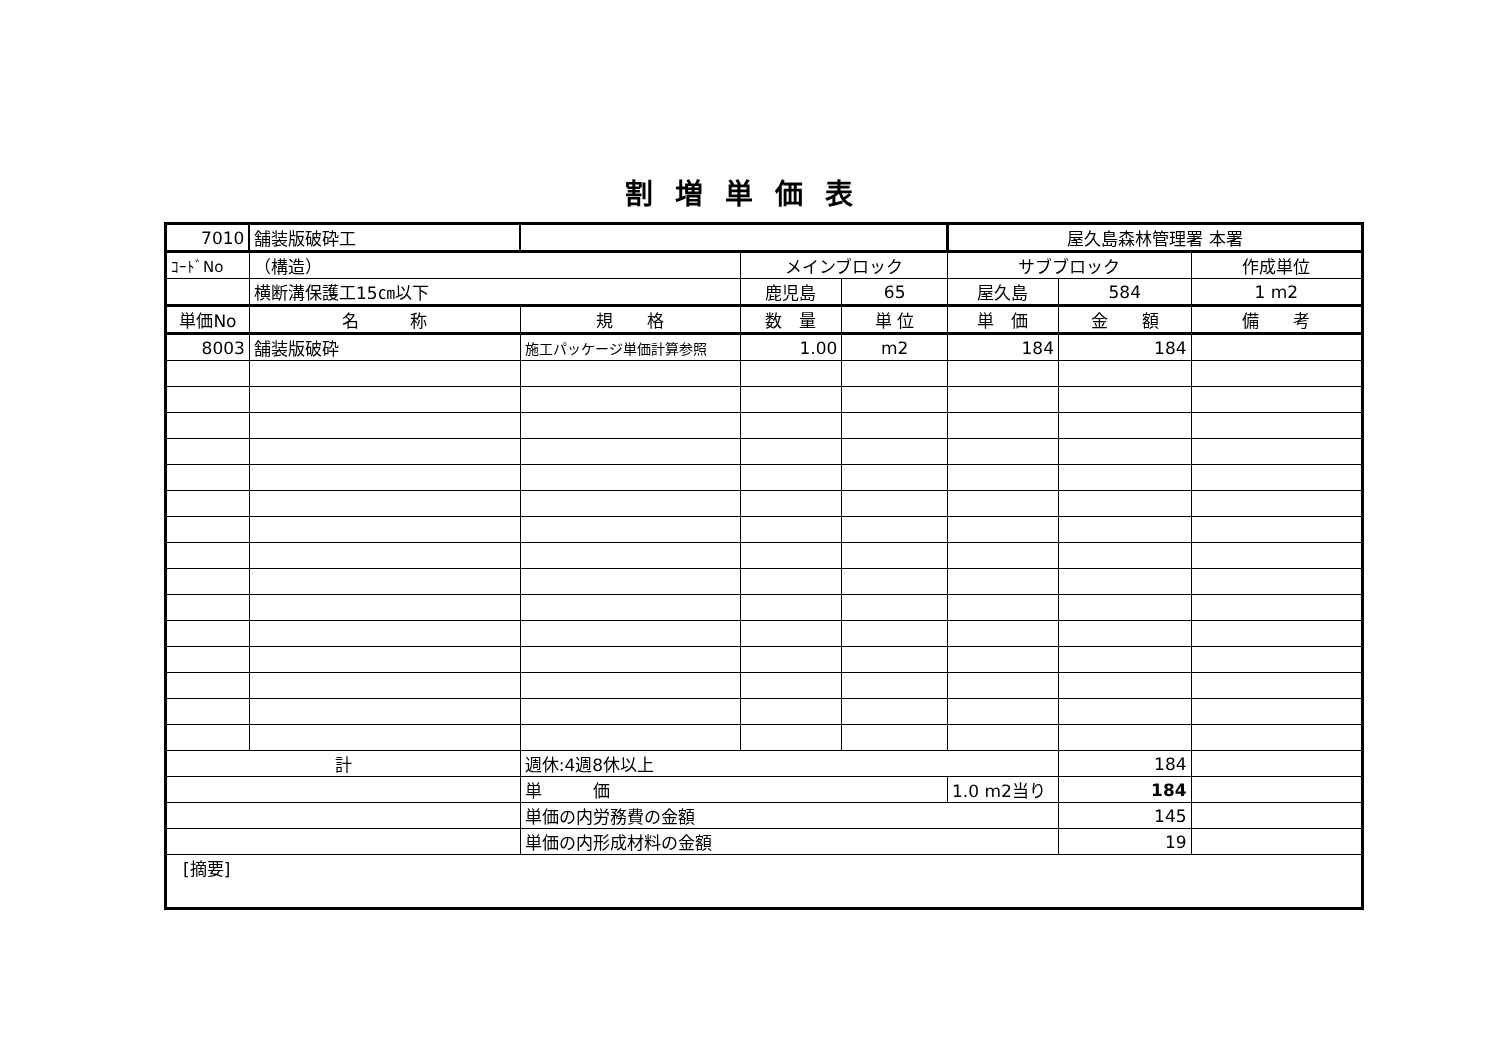割増単価表
| 7010 | 舗装版破砕工 | | | | 屋久島森林管理署 本署 | | |
| ｺｰﾄﾞNo | （構造） | | メインブロック | | サブブロック | | 作成単位 |
| | 横断溝保護工15㎝以下 | | 鹿児島 | 65 | 屋久島 | 584 | 1 m2 |
| 単価No | 名 称 | 規 格 | 数 量 | 単 位 | 単 価 | 金 額 | 備 考 |
| 8003 | 舗装版破砕 | 施工パッケージ単価計算参照 | 1.00 | m2 | 184 | 184 | |
| 計 | | 週休:4週8休以上 | | | | 184 | |
| | | 単 価 | | | 1.0 m2当り | 184 | |
| | | 単価の内労務費の金額 | | | | 145 | |
| | | 単価の内形成材料の金額 | | | | 19 | |
| [摘要] | | | | | | | |